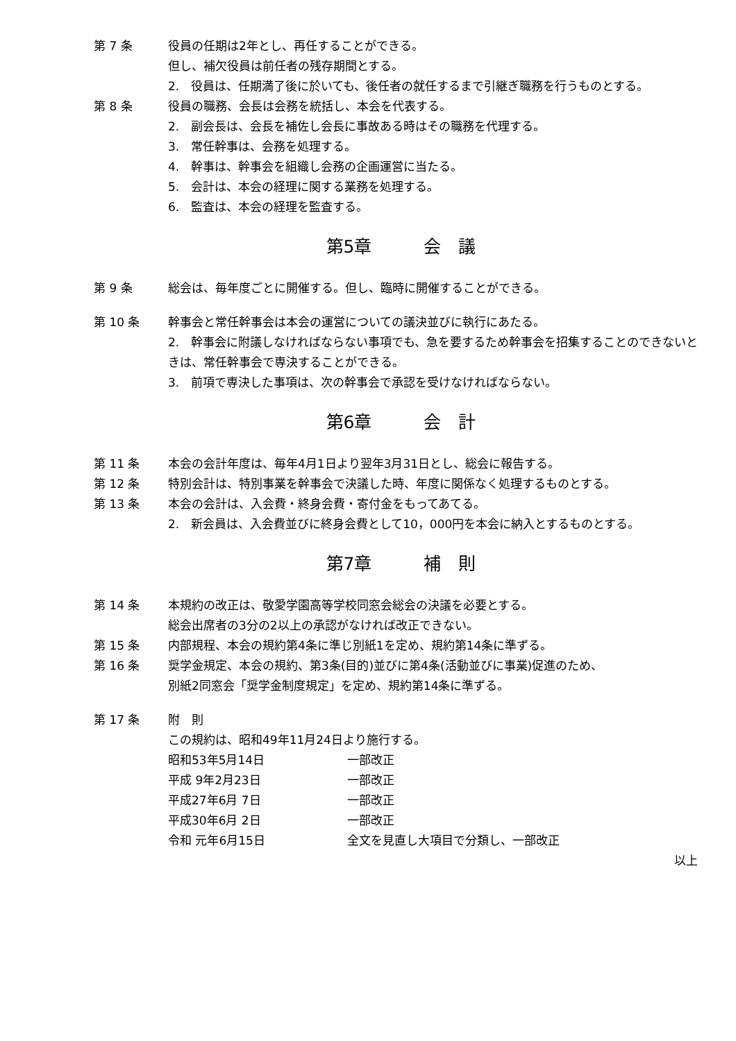第 7 条 役員の任期は2年とし、再任することができる。
但し、補欠役員は前任者の残存期間とする。
2.　役員は、任期満了後に於いても、後任者の就任するまで引継ぎ職務を行うものとする。
第 8 条 役員の職務、会長は会務を統括し、本会を代表する。
2.　副会長は、会長を補佐し会長に事故ある時はその職務を代理する。
3.　常任幹事は、会務を処理する。
4.　幹事は、幹事会を組織し会務の企画運営に当たる。
5.　会計は、本会の経理に関する業務を処理する。
6.　監査は、本会の経理を監査する。
第5章　　　会　議
第 9 条 総会は、毎年度ごとに開催する。但し、臨時に開催することができる。
第 10 条 幹事会と常任幹事会は本会の運営についての議決並びに執行にあたる。
2.　幹事会に附議しなければならない事項でも、急を要するため幹事会を招集することのできないときは、常任幹事会で専決することができる。
3.　前項で専決した事項は、次の幹事会で承認を受けなければならない。
第6章　　　会　計
第 11 条 本会の会計年度は、毎年4月1日より翌年3月31日とし、総会に報告する。
第 12 条 特別会計は、特別事業を幹事会で決議した時、年度に関係なく処理するものとする。
第 13 条 本会の会計は、入会費・終身会費・寄付金をもってあてる。
2.　新会員は、入会費並びに終身会費として10，000円を本会に納入とするものとする。
第7章　　　補　則
第 14 条 本規約の改正は、敬愛学園高等学校同窓会総会の決議を必要とする。
総会出席者の3分の2以上の承認がなければ改正できない。
第 15 条 内部規程、本会の規約第4条に準じ別紙1を定め、規約第14条に準ずる。
第 16 条 奨学金規定、本会の規約、第3条(目的)並びに第4条(活動並びに事業)促進のため、
別紙2同窓会「奨学金制度規定」を定め、規約第14条に準ずる。
第 17 条 附　則
この規約は、昭和49年11月24日より施行する。
昭和53年5月14日 一部改正
平成 9年2月23日 一部改正
平成27年6月 7日 一部改正
平成30年6月 2日 一部改正
令和 元年6月15日 全文を見直し大項目で分類し、一部改正
以上